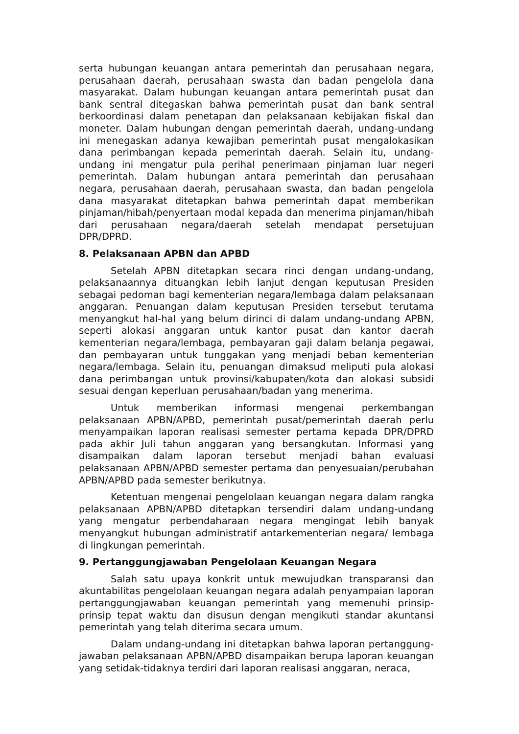serta hubungan keuangan antara pemerintah dan perusahaan negara, perusahaan daerah, perusahaan swasta dan badan pengelola dana masyarakat. Dalam hubungan keuangan antara pemerintah pusat dan bank sentral ditegaskan bahwa pemerintah pusat dan bank sentral berkoordinasi dalam penetapan dan pelaksanaan kebijakan fiskal dan moneter. Dalam hubungan dengan pemerintah daerah, undang-undang ini menegaskan adanya kewajiban pemerintah pusat mengalokasikan dana perimbangan kepada pemerintah daerah. Selain itu, undang-undang ini mengatur pula perihal penerimaan pinjaman luar negeri pemerintah. Dalam hubungan antara pemerintah dan perusahaan negara, perusahaan daerah, perusahaan swasta, dan badan pengelola dana masyarakat ditetapkan bahwa pemerintah dapat memberikan pinjaman/hibah/penyertaan modal kepada dan menerima pinjaman/hibah dari perusahaan negara/daerah setelah mendapat persetujuan DPR/DPRD.
8. Pelaksanaan APBN dan APBD
Setelah APBN ditetapkan secara rinci dengan undang-undang, pelaksanaannya dituangkan lebih lanjut dengan keputusan Presiden sebagai pedoman bagi kementerian negara/lembaga dalam pelaksanaan anggaran. Penuangan dalam keputusan Presiden tersebut terutama menyangkut hal-hal yang belum dirinci di dalam undang-undang APBN, seperti alokasi anggaran untuk kantor pusat dan kantor daerah kementerian negara/lembaga, pembayaran gaji dalam belanja pegawai, dan pembayaran untuk tunggakan yang menjadi beban kementerian negara/lembaga. Selain itu, penuangan dimaksud meliputi pula alokasi dana perimbangan untuk provinsi/kabupaten/kota dan alokasi subsidi sesuai dengan keperluan perusahaan/badan yang menerima.
Untuk memberikan informasi mengenai perkembangan pelaksanaan APBN/APBD, pemerintah pusat/pemerintah daerah perlu menyampaikan laporan realisasi semester pertama kepada DPR/DPRD pada akhir Juli tahun anggaran yang bersangkutan. Informasi yang disampaikan dalam laporan tersebut menjadi bahan evaluasi pelaksanaan APBN/APBD semester pertama dan penyesuaian/perubahan APBN/APBD pada semester berikutnya.
Ketentuan mengenai pengelolaan keuangan negara dalam rangka pelaksanaan APBN/APBD ditetapkan tersendiri dalam undang-undang yang mengatur perbendaharaan negara mengingat lebih banyak menyangkut hubungan administratif antarkementerian negara/ lembaga di lingkungan pemerintah.
9. Pertanggungjawaban Pengelolaan Keuangan Negara
Salah satu upaya konkrit untuk mewujudkan transparansi dan akuntabilitas pengelolaan keuangan negara adalah penyampaian laporan pertanggungjawaban keuangan pemerintah yang memenuhi prinsip-prinsip tepat waktu dan disusun dengan mengikuti standar akuntansi pemerintah yang telah diterima secara umum.
Dalam undang-undang ini ditetapkan bahwa laporan pertanggung-jawaban pelaksanaan APBN/APBD disampaikan berupa laporan keuangan yang setidak-tidaknya terdiri dari laporan realisasi anggaran, neraca,